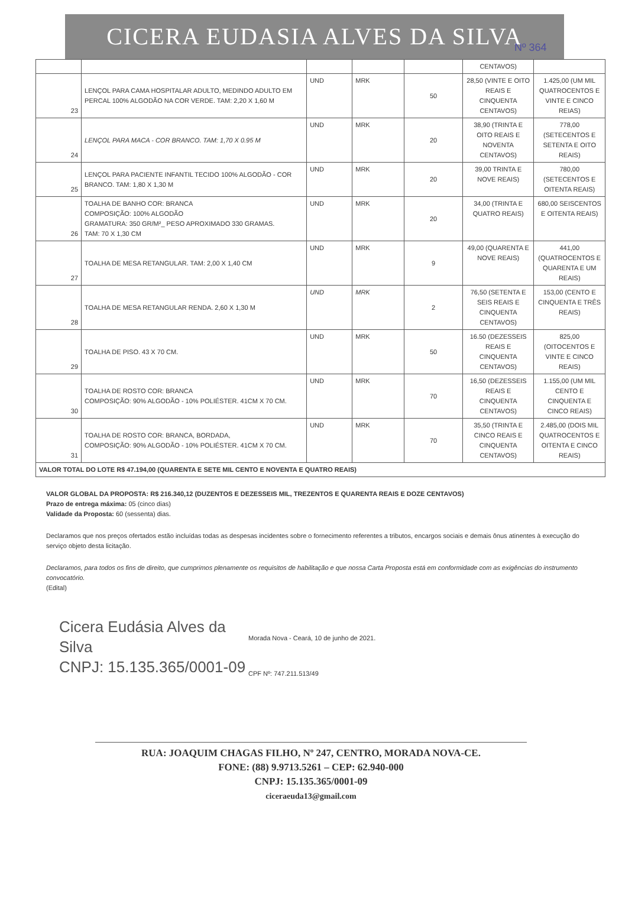CICERA EUDASIA ALVES DA SILVA
Nº 364
| | | | | | CENTAVOS) | |
| 23 | LENÇOL PARA CAMA HOSPITALAR ADULTO, MEDINDO ADULTO EM PERCAL 100% ALGODÃO NA COR VERDE. TAM: 2,20 X 1,60 M | UND | MRK | 50 | 28,50 (VINTE E OITO REAIS E CINQUENTA CENTAVOS) | 1.425,00 (UM MIL QUATROCENTOS E VINTE E CINCO REIAS) |
| 24 | LENÇOL PARA MACA - COR BRANCO. TAM: 1,70 X 0.95 M | UND | MRK | 20 | 38,90 (TRINTA E OITO REAIS E NOVENTA CENTAVOS) | 778,00 (SETECENTOS E SETENTA E OITO REAIS) |
| 25 | LENÇOL PARA PACIENTE INFANTIL TECIDO 100% ALGODÃO - COR BRANCO. TAM: 1,80 X 1,30 M | UND | MRK | 20 | 39,00 TRINTA E NOVE REAIS) | 780,00 (SETECENTOS E OITENTA REAIS) |
| 26 | TOALHA DE BANHO COR: BRANCA COMPOSIÇÃO: 100% ALGODÃO GRAMATURA: 350 GR/M²_ PESO APROXIMADO 330 GRAMAS. TAM: 70 X 1,30 CM | UND | MRK | 20 | 34,00 (TRINTA E QUATRO REAIS) | 680,00 SEISCENTOS E OITENTA REAIS) |
| 27 | TOALHA DE MESA RETANGULAR. TAM: 2,00 X 1,40 CM | UND | MRK | 9 | 49,00 (QUARENTA E NOVE REAIS) | 441,00 (QUATROCENTOS E QUARENTA E UM REAIS) |
| 28 | TOALHA DE MESA RETANGULAR RENDA. 2,60 X 1,30 M | UND | MRK | 2 | 76,50 (SETENTA E SEIS REAIS E CINQUENTA CENTAVOS) | 153,00 (CENTO E CINQUENTA E TRÊS REAIS) |
| 29 | TOALHA DE PISO. 43 X 70 CM. | UND | MRK | 50 | 16.50 (DEZESSEIS REAIS E CINQUENTA CENTAVOS) | 825,00 (OITOCENTOS E VINTE E CINCO REAIS) |
| 30 | TOALHA DE ROSTO COR: BRANCA COMPOSIÇÃO: 90% ALGODÃO - 10% POLIÉSTER. 41CM X 70 CM. | UND | MRK | 70 | 16,50 (DEZESSEIS REAIS E CINQUENTA CENTAVOS) | 1.155,00 (UM MIL CENTO E CINQUENTA E CINCO REAIS) |
| 31 | TOALHA DE ROSTO COR: BRANCA, BORDADA, COMPOSIÇÃO: 90% ALGODÃO - 10% POLIÉSTER. 41CM X 70 CM. | UND | MRK | 70 | 35,50 (TRINTA E CINCO REAIS E CINQUENTA CENTAVOS) | 2.485,00 (DOIS MIL QUATROCENTOS E OITENTA E CINCO REAIS) |
| VALOR TOTAL DO LOTE R$ 47.194,00 (QUARENTA E SETE MIL CENTO E NOVENTA E QUATRO REAIS) | | | | | | |
VALOR GLOBAL DA PROPOSTA: R$ 216.340,12 (DUZENTOS E DEZESSEIS MIL, TREZENTOS E QUARENTA REAIS E DOZE CENTAVOS)
Prazo de entrega máxima: 05 (cinco dias)
Validade da Proposta: 60 (sessenta) dias.
Declaramos que nos preços ofertados estão incluídas todas as despesas incidentes sobre o fornecimento referentes a tributos, encargos sociais e demais ônus atinentes à execução do serviço objeto desta licitação.
Declaramos, para todos os fins de direito, que cumprimos plenamente os requisitos de habilitação e que nossa Carta Proposta está em conformidade com as exigências do instrumento convocatório.
(Edital)
Cicera Eudásia Alves da Silva
CNPJ: 15.135.365/0001-09
Morada Nova - Ceará, 10 de junho de 2021.
CPF Nº: 747.211.513/49
RUA: JOAQUIM CHAGAS FILHO, Nº 247, CENTRO, MORADA NOVA-CE.
FONE: (88) 9.9713.5261 – CEP: 62.940-000
CNPJ: 15.135.365/0001-09
ciceraeuda13@gmail.com